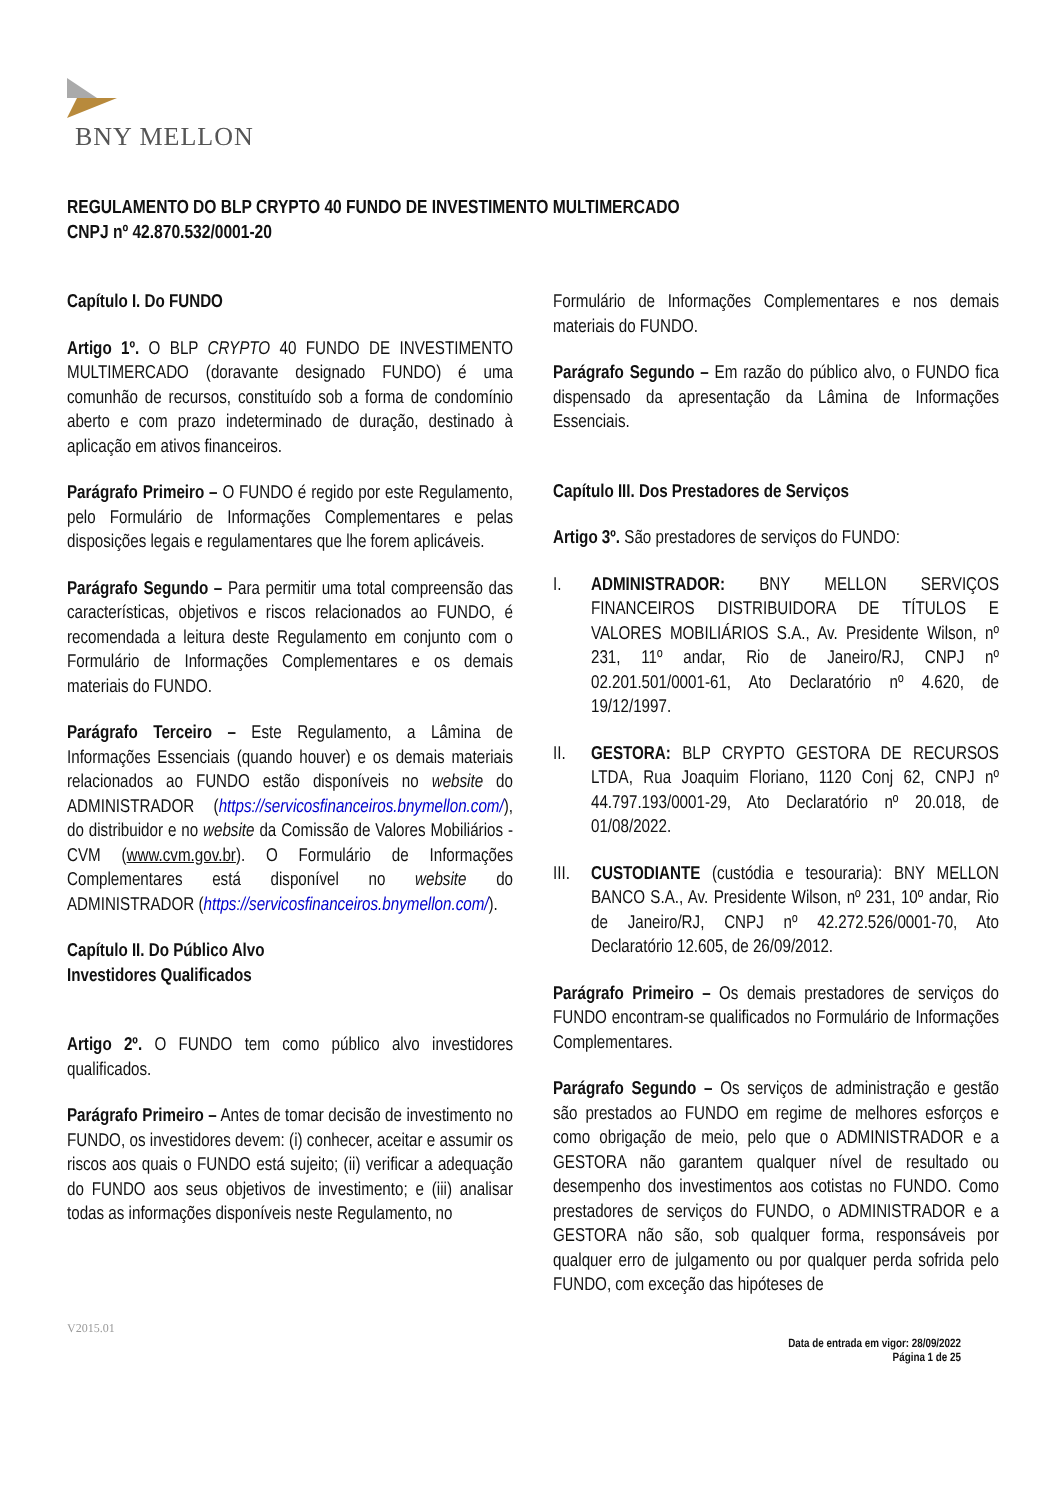BNY MELLON
REGULAMENTO DO BLP CRYPTO 40 FUNDO DE INVESTIMENTO MULTIMERCADO
CNPJ nº 42.870.532/0001-20
Capítulo I. Do FUNDO
Artigo 1º. O BLP CRYPTO 40 FUNDO DE INVESTIMENTO MULTIMERCADO (doravante designado FUNDO) é uma comunhão de recursos, constituído sob a forma de condomínio aberto e com prazo indeterminado de duração, destinado à aplicação em ativos financeiros.
Parágrafo Primeiro – O FUNDO é regido por este Regulamento, pelo Formulário de Informações Complementares e pelas disposições legais e regulamentares que lhe forem aplicáveis.
Parágrafo Segundo – Para permitir uma total compreensão das características, objetivos e riscos relacionados ao FUNDO, é recomendada a leitura deste Regulamento em conjunto com o Formulário de Informações Complementares e os demais materiais do FUNDO.
Parágrafo Terceiro – Este Regulamento, a Lâmina de Informações Essenciais (quando houver) e os demais materiais relacionados ao FUNDO estão disponíveis no website do ADMINISTRADOR (https://servicosfinanceiros.bnymellon.com/), do distribuidor e no website da Comissão de Valores Mobiliários - CVM (www.cvm.gov.br). O Formulário de Informações Complementares está disponível no website do ADMINISTRADOR (https://servicosfinanceiros.bnymellon.com/).
Capítulo II. Do Público Alvo
Investidores Qualificados
Artigo 2º. O FUNDO tem como público alvo investidores qualificados.
Parágrafo Primeiro – Antes de tomar decisão de investimento no FUNDO, os investidores devem: (i) conhecer, aceitar e assumir os riscos aos quais o FUNDO está sujeito; (ii) verificar a adequação do FUNDO aos seus objetivos de investimento; e (iii) analisar todas as informações disponíveis neste Regulamento, no
Formulário de Informações Complementares e nos demais materiais do FUNDO.
Parágrafo Segundo – Em razão do público alvo, o FUNDO fica dispensado da apresentação da Lâmina de Informações Essenciais.
Capítulo III. Dos Prestadores de Serviços
Artigo 3º. São prestadores de serviços do FUNDO:
I. ADMINISTRADOR: BNY MELLON SERVIÇOS FINANCEIROS DISTRIBUIDORA DE TÍTULOS E VALORES MOBILIÁRIOS S.A., Av. Presidente Wilson, nº 231, 11º andar, Rio de Janeiro/RJ, CNPJ nº 02.201.501/0001-61, Ato Declaratório nº 4.620, de 19/12/1997.
II. GESTORA: BLP CRYPTO GESTORA DE RECURSOS LTDA, Rua Joaquim Floriano, 1120 Conj 62, CNPJ nº 44.797.193/0001-29, Ato Declaratório nº 20.018, de 01/08/2022.
III. CUSTODIANTE (custódia e tesouraria): BNY MELLON BANCO S.A., Av. Presidente Wilson, nº 231, 10º andar, Rio de Janeiro/RJ, CNPJ nº 42.272.526/0001-70, Ato Declaratório 12.605, de 26/09/2012.
Parágrafo Primeiro – Os demais prestadores de serviços do FUNDO encontram-se qualificados no Formulário de Informações Complementares.
Parágrafo Segundo – Os serviços de administração e gestão são prestados ao FUNDO em regime de melhores esforços e como obrigação de meio, pelo que o ADMINISTRADOR e a GESTORA não garantem qualquer nível de resultado ou desempenho dos investimentos aos cotistas no FUNDO. Como prestadores de serviços do FUNDO, o ADMINISTRADOR e a GESTORA não são, sob qualquer forma, responsáveis por qualquer erro de julgamento ou por qualquer perda sofrida pelo FUNDO, com exceção das hipóteses de
V2015.01
Data de entrada em vigor: 28/09/2022
Página 1 de 25